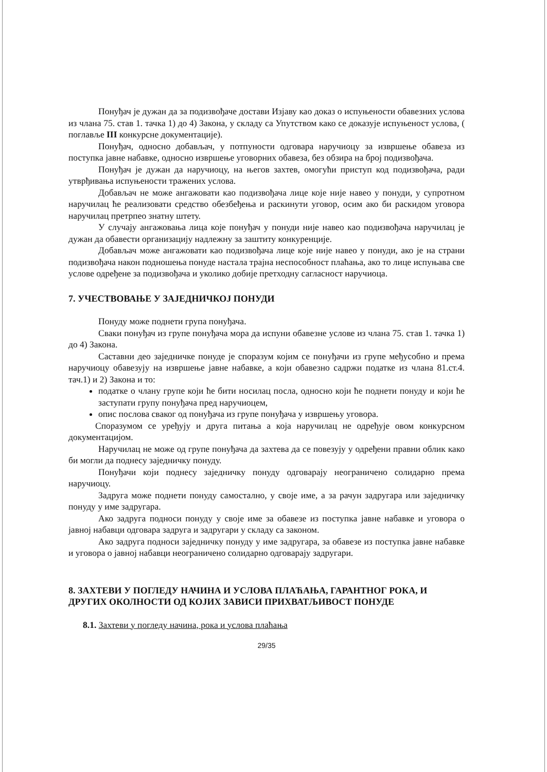Понуђач је дужан да за подизвођаче достави Изјаву као доказ о испуњености обавезних услова из члана 75. став 1. тачка 1) до 4) Закона, у складу са Упутством како се доказује испуњеност услова, ( поглавље III конкурсне документације).
Понуђач, односно добављач, у потпуности одговара наручиоцу за извршење обавеза из поступка јавне набавке, односно извршење уговорних обавеза, без обзира на број подизвођача.
Понуђач је дужан да наручиоцу, на његов захтев, омогући приступ код подизвођача, ради утврђивања испуњености тражених услова.
Добављач не може ангажовати као подизвођача лице које није навео у понуди, у супротном наручилац ће реализовати средство обезбеђења и раскинути уговор, осим ако би раскидом уговора наручилац претрпео знатну штету.
У случају ангажовања лица које понуђач у понуди није навео као подизвођача наручилац је дужан да обавести организацију надлежну за заштиту конкуренције.
Добављач може ангажовати као подизвођача лице које није навео у понуди, ако је на страни подизвођача након подношења понуде настала трајна неспособност плаћања, ако то лице испуњава све услове одређене за подизвођача и уколико добије претходну сагласност наручиоца.
7. УЧЕСТВОВАЊЕ У ЗАЈЕДНИЧКОЈ ПОНУДИ
Понуду може поднети група понуђача.
Сваки понуђач из групе понуђача мора да испуни обавезне услове из члана 75. став 1. тачка 1) до 4) Закона.
Саставни део заједничке понуде је споразум којим се понуђачи из групе међусобно и према наручиоцу обавезују на извршење јавне набавке, а који обавезно садржи податке из члана 81.ст.4. тач.1) и 2) Закона и то:
податке о члану групе који ће бити носилац посла, односно који ће поднети понуду и који ће заступати групу понуђача пред наручиоцем,
опис послова сваког од понуђача из групе понуђача у извршењу уговора.
Споразумом се уређују и друга питања а која наручилац не одређује овом конкурсном документацијом.
Наручилац не може од групе понуђача да захтева да се повезују у одређени правни облик како би могли да поднесу заједничку понуду.
Понуђачи који поднесу заједничку понуду одговарају неограничено солидарно према наручиоцу.
Задруга може поднети понуду самостално, у своје име, а за рачун задругара или заједничку понуду у име задругара.
Ако задруга подноси понуду у своје име за обавезе из поступка јавне набавке и уговора о јавној набавци одговара задруга и задругари у складу са законом.
Ако задруга подноси заједничку понуду у име задругара, за обавезе из поступка јавне набавке и уговора о јавној набавци неограничено солидарно одговарају задругари.
8. ЗАХТЕВИ У ПОГЛЕДУ НАЧИНА И УСЛОВА ПЛАЋАЊА, ГАРАНТНОГ РОКА, И ДРУГИХ ОКОЛНОСТИ ОД КОЈИХ ЗАВИСИ ПРИХВАТЉИВОСТ ПОНУДЕ
8.1. Захтеви у погледу начина, рока и услова плаћања
29/35